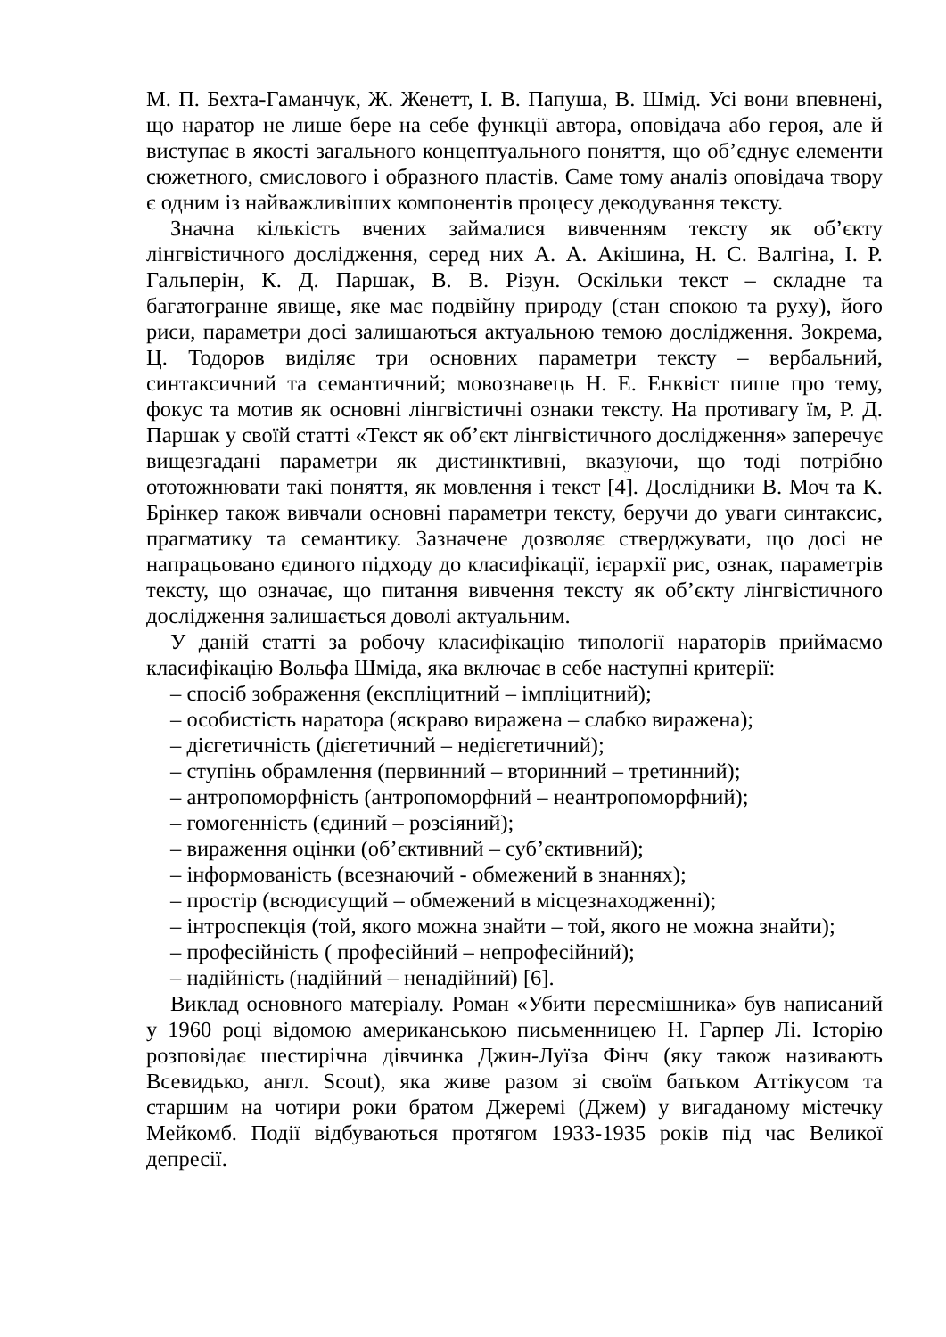М. П. Бехта-Гаманчук, Ж. Женетт, І. В. Папуша, В. Шмід. Усі вони впевнені, що наратор не лише бере на себе функції автора, оповідача або героя, але й виступає в якості загального концептуального поняття, що об’єднує елементи сюжетного, смислового і образного пластів. Саме тому аналіз оповідача твору є одним із найважливіших компонентів процесу декодування тексту.
Значна кількість вчених займалися вивченням тексту як об’єкту лінгвістичного дослідження, серед них А. А. Акішина, Н. С. Валгіна, І. Р. Гальперін, К. Д. Паршак, В. В. Різун. Оскільки текст – складне та багатогранне явище, яке має подвійну природу (стан спокою та руху), його риси, параметри досі залишаються актуальною темою дослідження. Зокрема, Ц. Тодоров виділяє три основних параметри тексту – вербальний, синтаксичний та семантичний; мовознавець Н. Е. Енквіст пише про тему, фокус та мотив як основні лінгвістичні ознаки тексту. На противагу їм, Р. Д. Паршак у своїй статті «Текст як об’єкт лінгвістичного дослідження» заперечує вищезгадані параметри як дистинктивні, вказуючи, що тоді потрібно ототожнювати такі поняття, як мовлення і текст [4]. Дослідники В. Моч та К. Брінкер також вивчали основні параметри тексту, беручи до уваги синтаксис, прагматику та семантику. Зазначене дозволяє стверджувати, що досі не напрацьовано єдиного підходу до класифікації, ієрархії рис, ознак, параметрів тексту, що означає, що питання вивчення тексту як об’єкту лінгвістичного дослідження залишається доволі актуальним.
У даній статті за робочу класифікацію типології нараторів приймаємо класифікацію Вольфа Шміда, яка включає в себе наступні критерії:
– спосіб зображення (експліцитний – імпліцитний);
– особистість наратора (яскраво виражена – слабко виражена);
– дієгетичність (дієгетичний – недієгетичний);
– ступінь обрамлення (первинний – вторинний – третинний);
– антропоморфність (антропоморфний – неантропоморфний);
– гомогенність (єдиний – розсіяний);
– вираження оцінки (об’єктивний – суб’єктивний);
– інформованість (всезнаючий - обмежений в знаннях);
– простір (всюдисущий – обмежений в місцезнаходженні);
– інтроспекція (той, якого можна знайти – той, якого не можна знайти);
– професійність ( професійний – непрофесійний);
– надійність (надійний – ненадійний) [6].
Виклад основного матеріалу. Роман «Убити пересмішника» був написаний у 1960 році відомою американською письменницею Н. Гарпер Лі. Історію розповідає шестирічна дівчинка Джин-Луїза Фінч (яку також називають Всевидько, англ. Scout), яка живе разом зі своїм батьком Аттікусом та старшим на чотири роки братом Джеремі (Джем) у вигаданому містечку Мейкомб. Події відбуваються протягом 1933-1935 років під час Великої депресії.